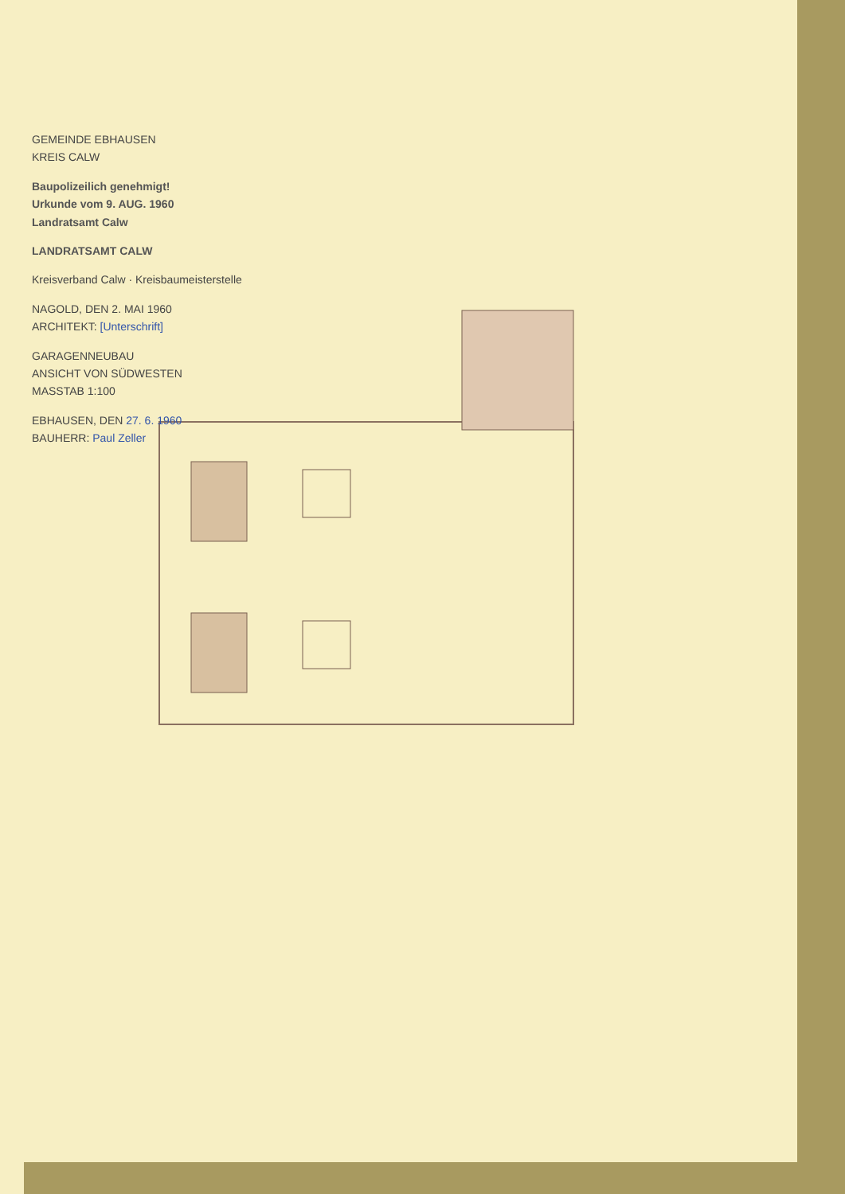GEMEINDE EBHAUSEN
KREIS CALW
Baupolizeilich genehmigt!
Urkunde vom 9. AUG. 1960
Landratsamt Calw
LANDRATSAMT CALW
Kreisverband Calw · Kreisbaumeisterstelle
NAGOLD, DEN 2. MAI 1960
ARCHITEKT: [Unterschrift]
GARAGENNEUBAU
ANSICHT VON SÜDWESTEN
MASSTAB 1:100
EBHAUSEN, DEN 27. 6. 1960
BAUHERR: Paul Zeller